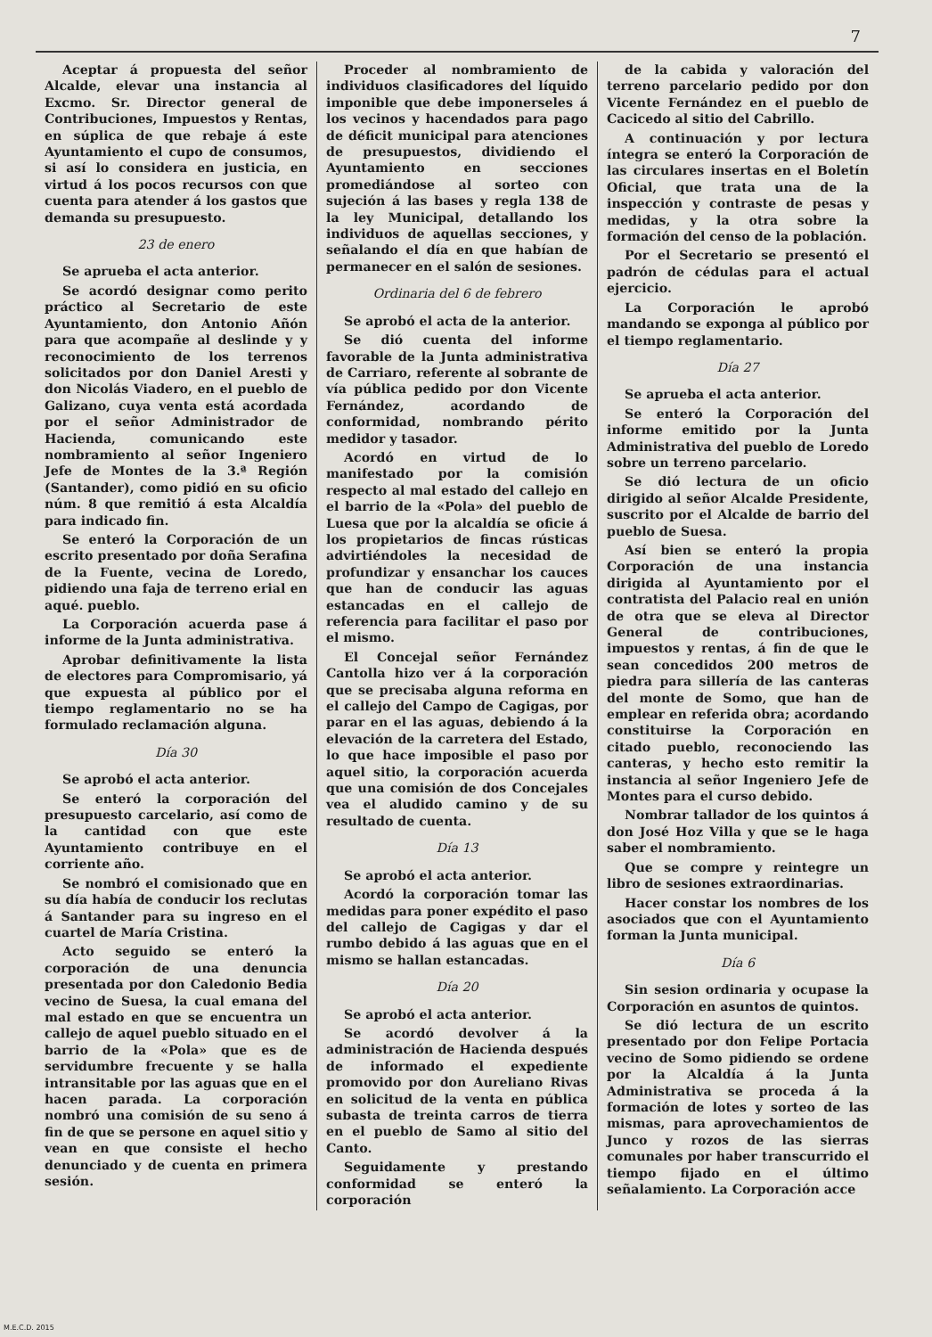7
Aceptar á propuesta del señor Alcalde, elevar una instancia al Excmo. Sr. Director general de Contribuciones, Impuestos y Rentas, en súplica de que rebaje á este Ayuntamiento el cupo de consumos, si así lo considera en justicia, en virtud á los pocos recursos con que cuenta para atender á los gastos que demanda su presupuesto.
23 de enero
Se aprueba el acta anterior.
Se acordó designar como perito práctico al Secretario de este Ayuntamiento, don Antonio Añón para que acompañe al deslinde y y reconocimiento de los terrenos solicitados por don Daniel Aresti y don Nicolás Viadero, en el pueblo de Galizano, cuya venta está acordada por el señor Administrador de Hacienda, comunicando este nombramiento al señor Ingeniero Jefe de Montes de la 3.ª Región (Santander), como pidió en su oficio núm. 8 que remitió á esta Alcaldía para indicado fin.
Se enteró la Corporación de un escrito presentado por doña Serafina de la Fuente, vecina de Loredo, pidiendo una faja de terreno erial en aqué. pueblo.
La Corporación acuerda pase á informe de la Junta administrativa.
Aprobar definitivamente la lista de electores para Compromisario, yá que expuesta al público por el tiempo reglamentario no se ha formulado reclamación alguna.
Día 30
Se aprobó el acta anterior.
Se enteró la corporación del presupuesto carcelario, así como de la cantidad con que este Ayuntamiento contribuye en el corriente año.
Se nombró el comisionado que en su día había de conducir los reclutas á Santander para su ingreso en el cuartel de María Cristina.
Acto seguido se enteró la corporación de una denuncia presentada por don Caledonio Bedia vecino de Suesa, la cual emana del mal estado en que se encuentra un callejo de aquel pueblo situado en el barrio de la «Pola» que es de servidumbre frecuente y se halla intransitable por las aguas que en el hacen parada. La corporación nombró una comisión de su seno á fin de que se persone en aquel sitio y vean en que consiste el hecho denunciado y de cuenta en primera sesión.
Proceder al nombramiento de individuos clasificadores del líquido imponible que debe imponerseles á los vecinos y hacendados para pago de déficit municipal para atenciones de presupuestos, dividiendo el Ayuntamiento en secciones promediándose al sorteo con sujeción á las bases y regla 138 de la ley Municipal, detallando los individuos de aquellas secciones, y señalando el día en que habían de permanecer en el salón de sesiones.
Ordinaria del 6 de febrero
Se aprobó el acta de la anterior.
Se dió cuenta del informe favorable de la Junta administrativa de Carriaro, referente al sobrante de vía pública pedido por don Vicente Fernández, acordando de conformidad, nombrando périto medidor y tasador.
Acordó en virtud de lo manifestado por la comisión respecto al mal estado del callejo en el barrio de la «Pola» del pueblo de Luesa que por la alcaldía se oficie á los propietarios de fincas rústicas advirtiéndoles la necesidad de profundizar y ensanchar los cauces que han de conducir las aguas estancadas en el callejo de referencia para facilitar el paso por el mismo.
El Concejal señor Fernández Cantolla hizo ver á la corporación que se precisaba alguna reforma en el callejo del Campo de Cagigas, por parar en el las aguas, debiendo á la elevación de la carretera del Estado, lo que hace imposible el paso por aquel sitio, la corporación acuerda que una comisión de dos Concejales vea el aludido camino y de su resultado de cuenta.
Día 13
Se aprobó el acta anterior.
Acordó la corporación tomar las medidas para poner expédito el paso del callejo de Cagigas y dar el rumbo debido á las aguas que en el mismo se hallan estancadas.
Día 20
Se aprobó el acta anterior.
Se acordó devolver á la administración de Hacienda después de informado el expediente promovido por don Aureliano Rivas en solicitud de la venta en pública subasta de treinta carros de tierra en el pueblo de Samo al sitio del Canto.
Seguidamente y prestando conformidad se enteró la corporación
de la cabida y valoración del terreno parcelario pedido por don Vicente Fernández en el pueblo de Cacicedo al sitio del Cabrillo.
A continuación y por lectura íntegra se enteró la Corporación de las circulares insertas en el Boletín Oficial, que trata una de la inspección y contraste de pesas y medidas, y la otra sobre la formación del censo de la población.
Por el Secretario se presentó el padrón de cédulas para el actual ejercicio.
La Corporación le aprobó mandando se exponga al público por el tiempo reglamentario.
Día 27
Se aprueba el acta anterior.
Se enteró la Corporación del informe emitido por la Junta Administrativa del pueblo de Loredo sobre un terreno parcelario.
Se dió lectura de un oficio dirigido al señor Alcalde Presidente, suscrito por el Alcalde de barrio del pueblo de Suesa.
Así bien se enteró la propia Corporación de una instancia dirigida al Ayuntamiento por el contratista del Palacio real en unión de otra que se eleva al Director General de contribuciones, impuestos y rentas, á fin de que le sean concedidos 200 metros de piedra para sillería de las canteras del monte de Somo, que han de emplear en referida obra; acordando constituirse la Corporación en citado pueblo, reconociendo las canteras, y hecho esto remitir la instancia al señor Ingeniero Jefe de Montes para el curso debido.
Nombrar tallador de los quintos á don José Hoz Villa y que se le haga saber el nombramiento.
Que se compre y reintegre un libro de sesiones extraordinarias.
Hacer constar los nombres de los asociados que con el Ayuntamiento forman la Junta municipal.
Día 6
Sin sesion ordinaria y ocupase la Corporación en asuntos de quintos.
Se dió lectura de un escrito presentado por don Felipe Portacia vecino de Somo pidiendo se ordene por la Alcaldía á la Junta Administrativa se proceda á la formación de lotes y sorteo de las mismas, para aprovechamientos de Junco y rozos de las sierras comunales por haber transcurrido el tiempo fijado en el último señalamiento. La Corporación acce
M.E.C.D. 2015